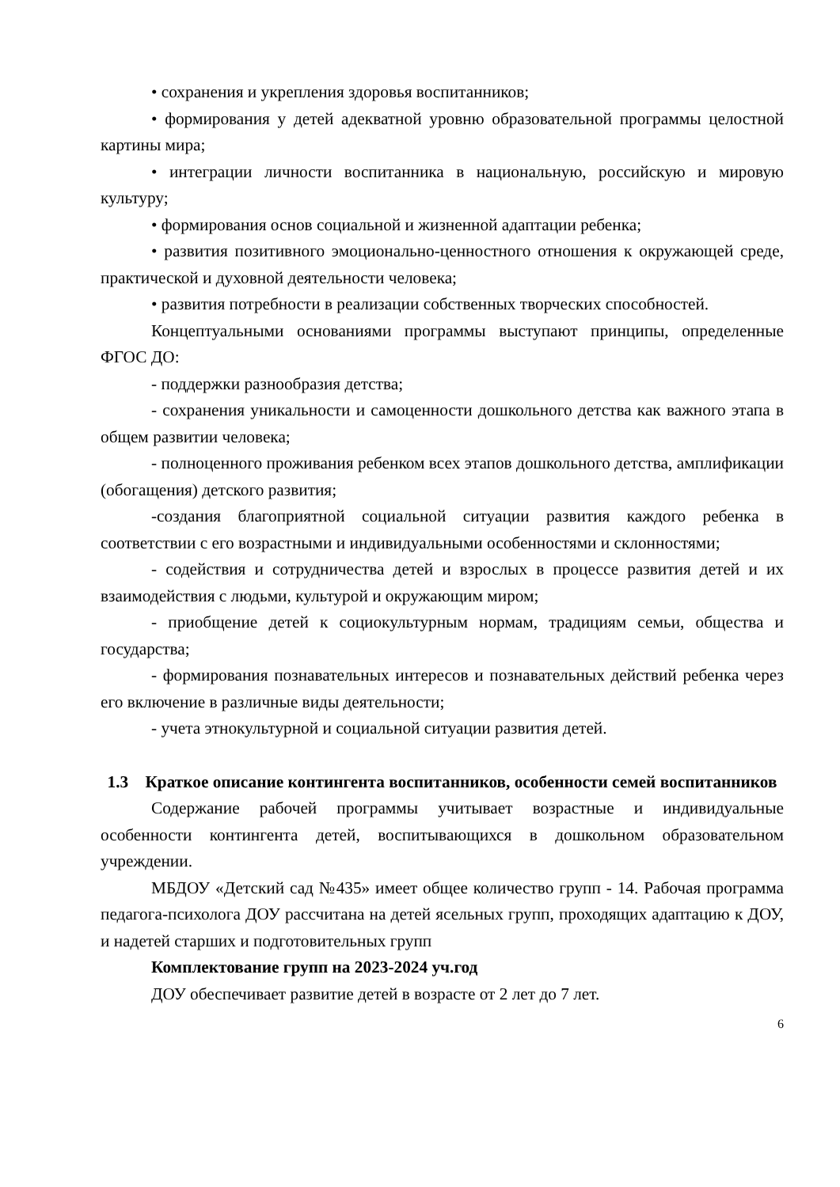• сохранения и укрепления здоровья воспитанников;
• формирования у детей адекватной уровню образовательной программы целостной картины мира;
• интеграции личности воспитанника в национальную, российскую и мировую культуру;
• формирования основ социальной и жизненной адаптации ребенка;
• развития позитивного эмоционально-ценностного отношения к окружающей среде, практической и духовной деятельности человека;
• развития потребности в реализации собственных творческих способностей.
Концептуальными основаниями программы выступают принципы, определенные ФГОС ДО:
- поддержки разнообразия детства;
- сохранения уникальности и самоценности дошкольного детства как важного этапа в общем развитии человека;
- полноценного проживания ребенком всех этапов дошкольного детства, амплификации (обогащения) детского развития;
-создания благоприятной социальной ситуации развития каждого ребенка в соответствии с его возрастными и индивидуальными особенностями и склонностями;
- содействия и сотрудничества детей и взрослых в процессе развития детей и их взаимодействия с людьми, культурой и окружающим миром;
- приобщение детей к социокультурным нормам, традициям семьи, общества и государства;
- формирования познавательных интересов и познавательных действий ребенка через его включение в различные виды деятельности;
- учета этнокультурной и социальной ситуации развития детей.
1.3 Краткое описание контингента воспитанников, особенности семей воспитанников
Содержание рабочей программы учитывает возрастные и индивидуальные особенности контингента детей, воспитывающихся в дошкольном образовательном учреждении.
МБДОУ «Детский сад №435» имеет общее количество групп - 14. Рабочая программа педагога-психолога ДОУ рассчитана на детей ясельных групп, проходящих адаптацию к ДОУ, и надетей старших и подготовительных групп
Комплектование групп на 2023-2024 уч.год
ДОУ обеспечивает развитие детей в возрасте от 2 лет до 7 лет.
6